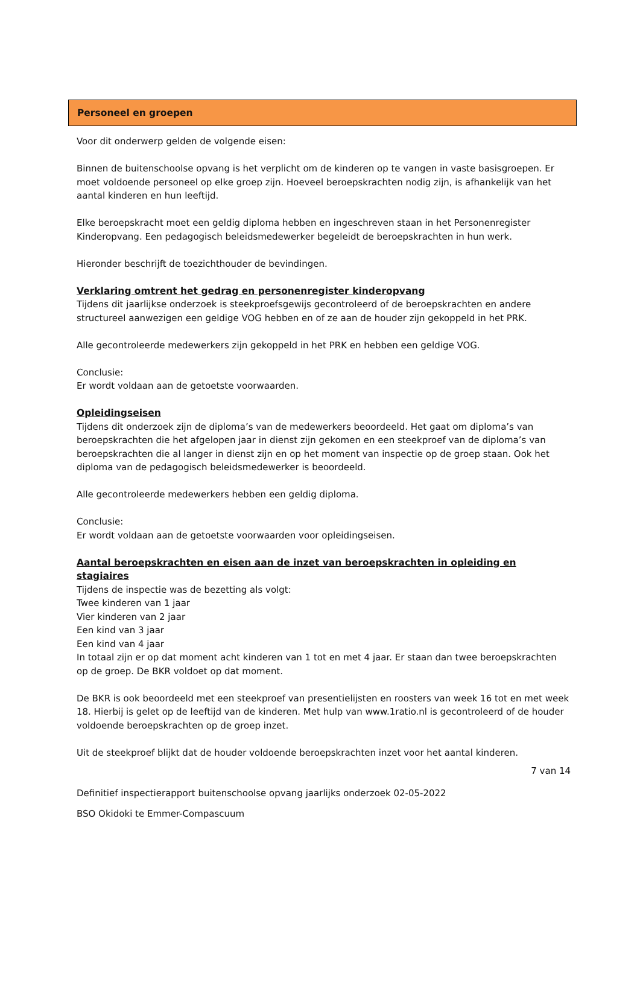Personeel en groepen
Voor dit onderwerp gelden de volgende eisen:
Binnen de buitenschoolse opvang is het verplicht om de kinderen op te vangen in vaste basisgroepen. Er moet voldoende personeel op elke groep zijn. Hoeveel beroepskrachten nodig zijn, is afhankelijk van het aantal kinderen en hun leeftijd.
Elke beroepskracht moet een geldig diploma hebben en ingeschreven staan in het Personenregister Kinderopvang. Een pedagogisch beleidsmedewerker begeleidt de beroepskrachten in hun werk.
Hieronder beschrijft de toezichthouder de bevindingen.
Verklaring omtrent het gedrag en personenregister kinderopvang
Tijdens dit jaarlijkse onderzoek is steekproefsgewijs gecontroleerd of de beroepskrachten en andere structureel aanwezigen een geldige VOG hebben en of ze aan de houder zijn gekoppeld in het PRK.
Alle gecontroleerde medewerkers zijn gekoppeld in het PRK en hebben een geldige VOG.
Conclusie:
Er wordt voldaan aan de getoetste voorwaarden.
Opleidingseisen
Tijdens dit onderzoek zijn de diploma’s van de medewerkers beoordeeld. Het gaat om diploma’s van beroepskrachten die het afgelopen jaar in dienst zijn gekomen en een steekproef van de diploma’s van beroepskrachten die al langer in dienst zijn en op het moment van inspectie op de groep staan. Ook het diploma van de pedagogisch beleidsmedewerker is beoordeeld.
Alle gecontroleerde medewerkers hebben een geldig diploma.
Conclusie:
Er wordt voldaan aan de getoetste voorwaarden voor opleidingseisen.
Aantal beroepskrachten en eisen aan de inzet van beroepskrachten in opleiding en stagiaires
Tijdens de inspectie was de bezetting als volgt:
Twee kinderen van 1 jaar
Vier kinderen van 2 jaar
Een kind van 3 jaar
Een kind van 4 jaar
In totaal zijn er op dat moment acht kinderen van 1 tot en met 4 jaar. Er staan dan twee beroepskrachten op de groep. De BKR voldoet op dat moment.
De BKR is ook beoordeeld met een steekproef van presentielijsten en roosters van week 16 tot en met week 18. Hierbij is gelet op de leeftijd van de kinderen. Met hulp van www.1ratio.nl is gecontroleerd of de houder voldoende beroepskrachten op de groep inzet.
Uit de steekproef blijkt dat de houder voldoende beroepskrachten inzet voor het aantal kinderen.
7 van 14
Definitief inspectierapport buitenschoolse opvang jaarlijks onderzoek 02-05-2022
BSO Okidoki te Emmer-Compascuum